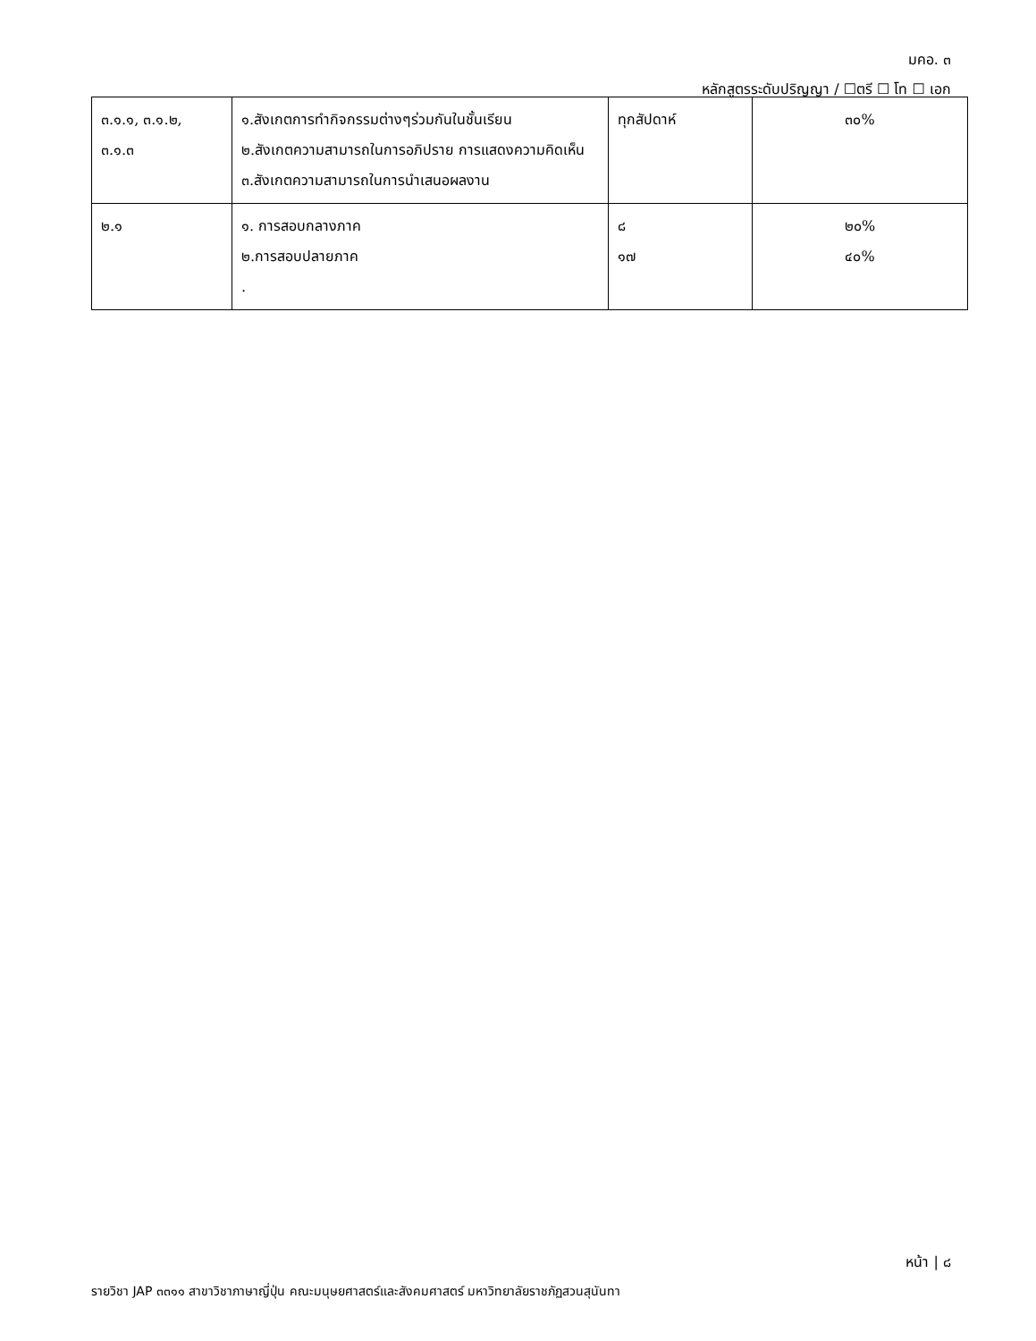มคอ. ๓
หลักสูตรระดับปริญญา / ☐ตรี ☐ โท ☐ เอก
| ๓.๑.๑, ๓.๑.๒, ๓.๑.๓ | ๑.สังเกตการทำกิจกรรมต่างๆร่วมกันในชั้นเรียน ๒.สังเกตความสามารถในการอภิปราย การแสดงความคิดเห็น ๓.สังเกตความสามารถในการนำเสนอผลงาน | ทุกสัปดาห์ | ๓๐% |
| ๒.๑ | ๑. การสอบกลางภาค ๒.การสอบปลายภาค . | ๘ ๑๗ | ๒๐% ๔๐% |
หน้า | ๘
รายวิชา JAP ๓๓๑๑ สาขาวิชาภาษาญี่ปุ่น คณะมนุษยศาสตร์และสังคมศาสตร์ มหาวิทยาลัยราชภัฏสวนสุนันทา